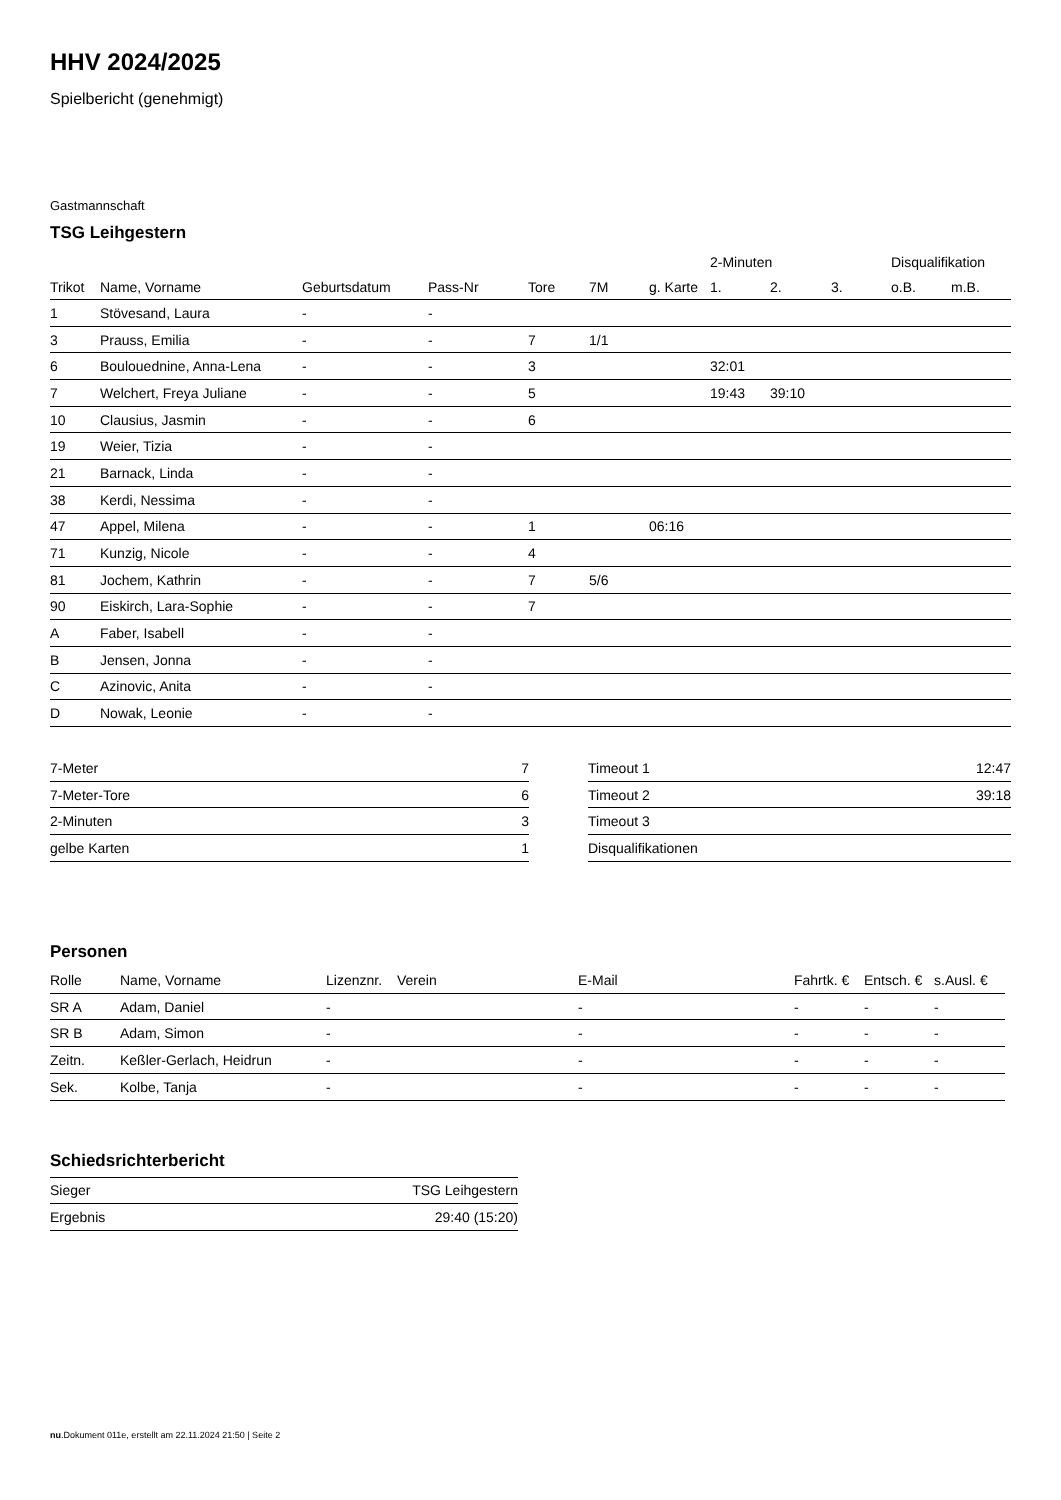HHV 2024/2025
Spielbericht (genehmigt)
Gastmannschaft
TSG Leihgestern
| | | | | | | | 2-Minuten | | | Disqualifikation | |
| --- | --- | --- | --- | --- | --- | --- | --- | --- | --- | --- | --- |
| Trikot | Name, Vorname | Geburtsdatum | Pass-Nr | Tore | 7M | g. Karte | 1. | 2. | 3. | o.B. | m.B. |
| 1 | Stövesand, Laura | - | - | | | | | | | | |
| 3 | Prauss, Emilia | - | - | 7 | 1/1 | | | | | | |
| 6 | Boulouednine, Anna-Lena | - | - | 3 | | | 32:01 | | | | |
| 7 | Welchert, Freya Juliane | - | - | 5 | | | 19:43 | 39:10 | | | |
| 10 | Clausius, Jasmin | - | - | 6 | | | | | | | |
| 19 | Weier, Tizia | - | - | | | | | | | | |
| 21 | Barnack, Linda | - | - | | | | | | | | |
| 38 | Kerdi, Nessima | - | - | | | | | | | | |
| 47 | Appel, Milena | - | - | 1 | | 06:16 | | | | | |
| 71 | Kunzig, Nicole | - | - | 4 | | | | | | | |
| 81 | Jochem, Kathrin | - | - | 7 | 5/6 | | | | | | |
| 90 | Eiskirch, Lara-Sophie | - | - | 7 | | | | | | | |
| A | Faber, Isabell | - | - | | | | | | | | |
| B | Jensen, Jonna | - | - | | | | | | | | |
| C | Azinovic, Anita | - | - | | | | | | | | |
| D | Nowak, Leonie | - | - | | | | | | | | |
| 7-Meter | 7 |
| 7-Meter-Tore | 6 |
| 2-Minuten | 3 |
| gelbe Karten | 1 |
| Timeout 1 | 12:47 |
| Timeout 2 | 39:18 |
| Timeout 3 | |
| Disqualifikationen | |
Personen
| Rolle | Name, Vorname | Lizenznr. | Verein | E-Mail | Fahrtk. € | Entsch. € | s.Ausl. € |
| --- | --- | --- | --- | --- | --- | --- | --- |
| SR A | Adam, Daniel | - | | - | - | - | - |
| SR B | Adam, Simon | - | | - | - | - | - |
| Zeitn. | Keßler-Gerlach, Heidrun | - | | - | - | - | - |
| Sek. | Kolbe, Tanja | - | | - | - | - | - |
Schiedsrichterbericht
| Sieger | TSG Leihgestern |
| Ergebnis | 29:40 (15:20) |
nu.Dokument 011e, erstellt am 22.11.2024 21:50 | Seite 2